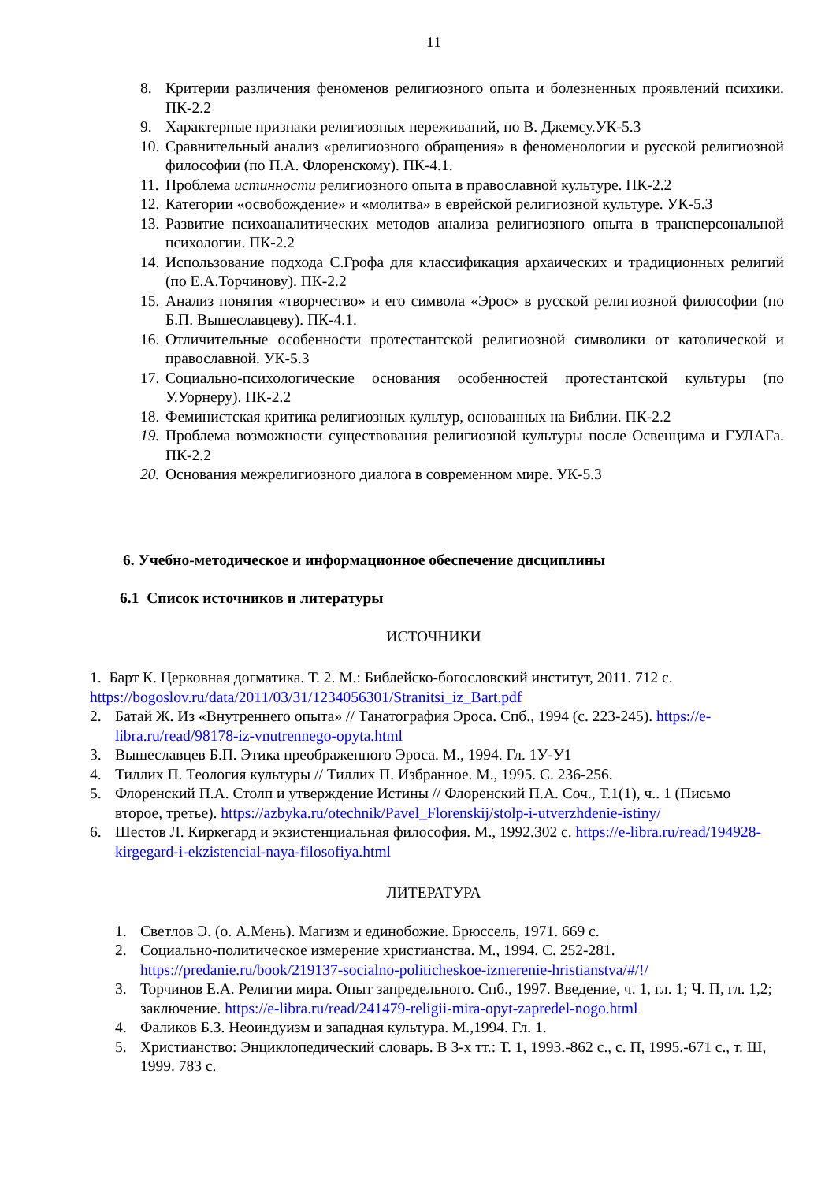11
8. Критерии различения феноменов религиозного опыта и болезненных проявлений психики. ПК-2.2
9. Характерные признаки религиозных переживаний, по В. Джемсу.УК-5.3
10. Сравнительный анализ «религиозного обращения» в феноменологии и русской религиозной философии (по П.А. Флоренскому). ПК-4.1.
11. Проблема истинности религиозного опыта в православной культуре. ПК-2.2
12. Категории «освобождение» и «молитва» в еврейской религиозной культуре. УК-5.3
13. Развитие психоаналитических методов анализа религиозного опыта в трансперсональной психологии. ПК-2.2
14. Использование подхода С.Грофа для классификация архаических и традиционных религий (по Е.А.Торчинову). ПК-2.2
15. Анализ понятия «творчество» и его символа «Эрос» в русской религиозной философии (по Б.П. Вышеславцеву). ПК-4.1.
16. Отличительные особенности протестантской религиозной символики от католической и православной. УК-5.3
17. Социально-психологические основания особенностей протестантской культуры (по У.Уорнеру). ПК-2.2
18. Феминистская критика религиозных культур, основанных на Библии. ПК-2.2
19. Проблема возможности существования религиозной культуры после Освенцима и ГУЛАГа. ПК-2.2
20. Основания межрелигиозного диалога в современном мире. УК-5.3
6. Учебно-методическое и информационное обеспечение дисциплины
6.1 Список источников и литературы
ИСТОЧНИКИ
1. Барт К. Церковная догматика. Т. 2. М.: Библейско-богословский институт, 2011. 712 с. https://bogoslov.ru/data/2011/03/31/1234056301/Stranitsi_iz_Bart.pdf
2. Батай Ж. Из «Внутреннего опыта» // Танатография Эроса. Спб., 1994 (с. 223-245). https://e-libra.ru/read/98178-iz-vnutrennego-opyta.html
3. Вышеславцев Б.П. Этика преображенного Эроса. М., 1994. Гл. 1У-У1
4. Тиллих П. Теология культуры // Тиллих П. Избранное. М., 1995. С. 236-256.
5. Флоренский П.А. Столп и утверждение Истины // Флоренский П.А. Соч., Т.1(1), ч.. 1 (Письмо второе, третье). https://azbyka.ru/otechnik/Pavel_Florenskij/stolp-i-utverzhdenie-istiny/
6. Шестов Л. Киркегард и экзистенциальная философия. М., 1992.302 с. https://e-libra.ru/read/194928-kirgegard-i-ekzistencial-naya-filosofiya.html
ЛИТЕРАТУРА
1. Светлов Э. (о. А.Мень). Магизм и единобожие. Брюссель, 1971. 669 с.
2. Социально-политическое измерение христианства. М., 1994. С. 252-281. https://predanie.ru/book/219137-socialno-politicheskoe-izmerenie-hristianstva/#/!/
3. Торчинов Е.А. Религии мира. Опыт запредельного. Спб., 1997. Введение, ч. 1, гл. 1; Ч. П, гл. 1,2; заключение. https://e-libra.ru/read/241479-religii-mira-opyt-zapredel-nogo.html
4. Фаликов Б.З. Неоиндуизм и западная культура. М.,1994. Гл. 1.
5. Христианство: Энциклопедический словарь. В 3-х тт.: Т. 1, 1993.-862 с., с. П, 1995.-671 с., т. Ш, 1999. 783 с.